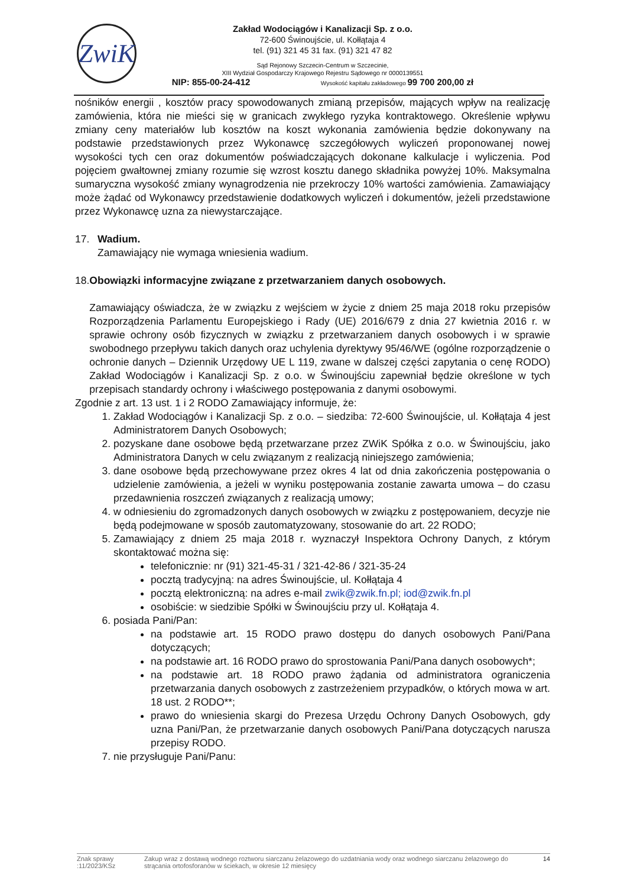ZwiK
Zakład Wodociągów i Kanalizacji Sp. z o.o.
72-600 Świnoujście, ul. Kołłątaja 4
tel. (91) 321 45 31 fax. (91) 321 47 82
Sąd Rejonowy Szczecin-Centrum w Szczecinie,
XIII Wydział Gospodarczy Krajowego Rejestru Sądowego nr 0000139551
NIP: 855-00-24-412 Wysokość kapitału zakładowego 99 700 200,00 zł
nośników energii , kosztów pracy spowodowanych zmianą przepisów, mających wpływ na realizację zamówienia, która nie mieści się w granicach zwykłego ryzyka kontraktowego. Określenie wpływu zmiany ceny materiałów lub kosztów na koszt wykonania zamówienia będzie dokonywany na podstawie przedstawionych przez Wykonawcę szczegółowych wyliczeń proponowanej nowej wysokości tych cen oraz dokumentów poświadczających dokonane kalkulacje i wyliczenia. Pod pojęciem gwałtownej zmiany rozumie się wzrost kosztu danego składnika powyżej 10%. Maksymalna sumaryczna wysokość zmiany wynagrodzenia nie przekroczy 10% wartości zamówienia. Zamawiający może żądać od Wykonawcy przedstawienie dodatkowych wyliczeń i dokumentów, jeżeli przedstawione przez Wykonawcę uzna za niewystarczające.
17. Wadium.
Zamawiający nie wymaga wniesienia wadium.
18. Obowiązki informacyjne związane z przetwarzaniem danych osobowych.
Zamawiający oświadcza, że w związku z wejściem w życie z dniem 25 maja 2018 roku przepisów Rozporządzenia Parlamentu Europejskiego i Rady (UE) 2016/679 z dnia 27 kwietnia 2016 r. w sprawie ochrony osób fizycznych w związku z przetwarzaniem danych osobowych i w sprawie swobodnego przepływu takich danych oraz uchylenia dyrektywy 95/46/WE (ogólne rozporządzenie o ochronie danych – Dziennik Urzędowy UE L 119, zwane w dalszej części zapytania o cenę RODO) Zakład Wodociągów i Kanalizacji Sp. z o.o. w Świnoujściu zapewniał będzie określone w tych przepisach standardy ochrony i właściwego postępowania z danymi osobowymi.
Zgodnie z art. 13 ust. 1 i 2 RODO Zamawiający informuje, że:
1. Zakład Wodociągów i Kanalizacji Sp. z o.o. – siedziba: 72-600 Świnoujście, ul. Kołłątaja 4 jest Administratorem Danych Osobowych;
2. pozyskane dane osobowe będą przetwarzane przez ZWiK Spółka z o.o. w Świnoujściu, jako Administratora Danych w celu związanym z realizacją niniejszego zamówienia;
3. dane osobowe będą przechowywane przez okres 4 lat od dnia zakończenia postępowania o udzielenie zamówienia, a jeżeli w wyniku postępowania zostanie zawarta umowa – do czasu przedawnienia roszczeń związanych z realizacją umowy;
4. w odniesieniu do zgromadzonych danych osobowych w związku z postępowaniem, decyzje nie będą podejmowane w sposób zautomatyzowany, stosowanie do art. 22 RODO;
5. Zamawiający z dniem 25 maja 2018 r. wyznaczył Inspektora Ochrony Danych, z którym skontaktować można się:
telefonicznie: nr (91) 321-45-31 / 321-42-86 / 321-35-24
pocztą tradycyjną: na adres Świnoujście, ul. Kołłątaja 4
pocztą elektroniczną: na adres e-mail zwik@zwik.fn.pl; iod@zwik.fn.pl
osobiście: w siedzibie Spółki w Świnoujściu przy ul. Kołłątaja 4.
6. posiada Pani/Pan:
na podstawie art. 15 RODO prawo dostępu do danych osobowych Pani/Pana dotyczących;
na podstawie art. 16 RODO prawo do sprostowania Pani/Pana danych osobowych*;
na podstawie art. 18 RODO prawo żądania od administratora ograniczenia przetwarzania danych osobowych z zastrzeżeniem przypadków, o których mowa w art. 18 ust. 2 RODO**;
prawo do wniesienia skargi do Prezesa Urzędu Ochrony Danych Osobowych, gdy uzna Pani/Pan, że przetwarzanie danych osobowych Pani/Pana dotyczących narusza przepisy RODO.
7. nie przysługuje Pani/Panu:
Znak sprawy :11/2023/KSz Zakup wraz z dostawą wodnego roztworu siarczanu żelazowego do uzdatniania wody oraz wodnego siarczanu żelazowego do strącania ortofosforanów w ściekach, w okresie 12 miesięcy 14